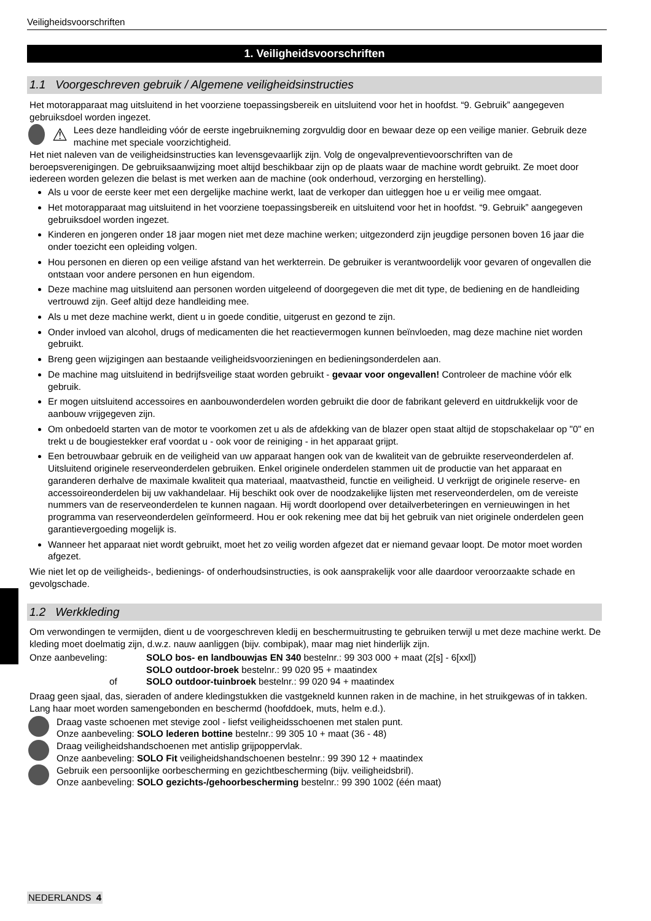Veiligheidsvoorschriften
1. Veiligheidsvoorschriften
1.1 Voorgeschreven gebruik / Algemene veiligheidsinstructies
Het motorapparaat mag uitsluitend in het voorziene toepassingsbereik en uitsluitend voor het in hoofdst. “9. Gebruik” aangegeven gebruiksdoel worden ingezet.
⚠ Lees deze handleiding vóór de eerste ingebruikneming zorgvuldig door en bewaar deze op een veilige manier. Gebruik deze machine met speciale voorzichtigheid.
Het niet naleven van de veiligheidsinstructies kan levensgevaarlijk zijn. Volg de ongevalpreventievoorschriften van de beroepsverenigingen. De gebruiksaanwijzing moet altijd beschikbaar zijn op de plaats waar de machine wordt gebruikt. Ze moet door iedereen worden gelezen die belast is met werken aan de machine (ook onderhoud, verzorging en herstelling).
Als u voor de eerste keer met een dergelijke machine werkt, laat de verkoper dan uitleggen hoe u er veilig mee omgaat.
Het motorapparaat mag uitsluitend in het voorziene toepassingsbereik en uitsluitend voor het in hoofdst. “9. Gebruik” aangegeven gebruiksdoel worden ingezet.
Kinderen en jongeren onder 18 jaar mogen niet met deze machine werken; uitgezonderd zijn jeugdige personen boven 16 jaar die onder toezicht een opleiding volgen.
Hou personen en dieren op een veilige afstand van het werkterrein. De gebruiker is verantwoordelijk voor gevaren of ongevallen die ontstaan voor andere personen en hun eigendom.
Deze machine mag uitsluitend aan personen worden uitgeleend of doorgegeven die met dit type, de bediening en de handleiding vertrouwd zijn. Geef altijd deze handleiding mee.
Als u met deze machine werkt, dient u in goede conditie, uitgerust en gezond te zijn.
Onder invloed van alcohol, drugs of medicamenten die het reactievermogen kunnen beïnvloeden, mag deze machine niet worden gebruikt.
Breng geen wijzigingen aan bestaande veiligheidsvoorzieningen en bedieningsonderdelen aan.
De machine mag uitsluitend in bedrijfsveilige staat worden gebruikt - gevaar voor ongevallen! Controleer de machine vóór elk gebruik.
Er mogen uitsluitend accessoires en aanbouwonderdelen worden gebruikt die door de fabrikant geleverd en uitdrukkelijk voor de aanbouw vrijgegeven zijn.
Om onbedoeld starten van de motor te voorkomen zet u als de afdekking van de blazer open staat altijd de stopschakelaar op "0" en trekt u de bougiestekker eraf voordat u - ook voor de reiniging - in het apparaat grijpt.
Een betrouwbaar gebruik en de veiligheid van uw apparaat hangen ook van de kwaliteit van de gebruikte reserveonderdelen af. Uitsluitend originele reserveonderdelen gebruiken. Enkel originele onderdelen stammen uit de productie van het apparaat en garanderen derhalve de maximale kwaliteit qua materiaal, maatvastheid, functie en veiligheid. U verkrijgt de originele reserve- en accessoireonderdelen bij uw vakhandelaar. Hij beschikt ook over de noodzakelijke lijsten met reserveonderdelen, om de vereiste nummers van de reserveonderdelen te kunnen nagaan. Hij wordt doorlopend over detailverbeteringen en vernieuwingen in het programma van reserveonderdelen geïnformeerd. Hou er ook rekening mee dat bij het gebruik van niet originele onderdelen geen garantievergoeding mogelijk is.
Wanneer het apparaat niet wordt gebruikt, moet het zo veilig worden afgezet dat er niemand gevaar loopt. De motor moet worden afgezet.
Wie niet let op de veiligheids-, bedienings- of onderhoudsinstructies, is ook aansprakelijk voor alle daardoor veroorzaakte schade en gevolgschade.
1.2 Werkkleding
Om verwondingen te vermijden, dient u de voorgeschreven kledij en beschermuitrusting te gebruiken terwijl u met deze machine werkt. De kleding moet doelmatig zijn, d.w.z. nauw aanliggen (bijv. combipak), maar mag niet hinderlijk zijn.
Onze aanbeveling:
SOLO bos- en landbouwjas EN 340 bestelnr.: 99 303 000 + maat (2[s] - 6[xxl])
SOLO outdoor-broek bestelnr.: 99 020 95 + maatindex
of
SOLO outdoor-tuinbroek bestelnr.: 99 020 94 + maatindex
Draag geen sjaal, das, sieraden of andere kledingstukken die vastgekneld kunnen raken in de machine, in het struikgewas of in takken. Lang haar moet worden samengebonden en beschermd (hoofddoek, muts, helm e.d.).
Draag vaste schoenen met stevige zool - liefst veiligheidsschoenen met stalen punt.
Onze aanbeveling: SOLO lederen bottine bestelnr.: 99 305 10 + maat (36 - 48)
Draag veiligheidshandschoenen met antislip grijpoppervlak.
Onze aanbeveling: SOLO Fit veiligheidshandschoenen bestelnr.: 99 390 12 + maatindex
Gebruik een persoonlijke oorbescherming en gezichtbescherming (bijv. veiligheidsbril).
Onze aanbeveling: SOLO gezichts-/gehoorbescherming bestelnr.: 99 390 1002 (één maat)
NEDERLANDS 4